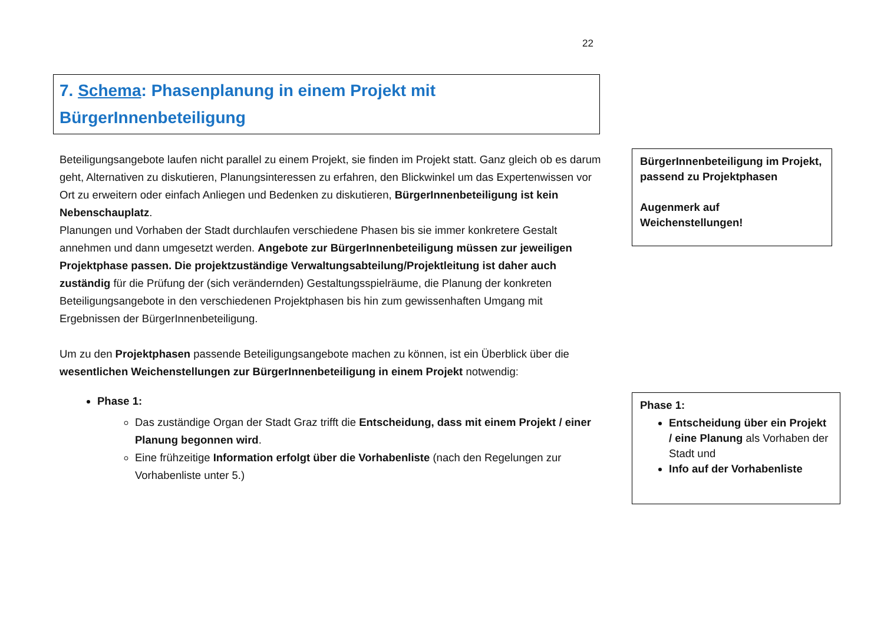22
7. Schema: Phasenplanung in einem Projekt mit BürgerInnenbeteiligung
Beteiligungsangebote laufen nicht parallel zu einem Projekt, sie finden im Projekt statt. Ganz gleich ob es darum geht, Alternativen zu diskutieren, Planungsinteressen zu erfahren, den Blickwinkel um das Expertenwissen vor Ort zu erweitern oder einfach Anliegen und Bedenken zu diskutieren, BürgerInnenbeteiligung ist kein Nebenschauplatz.
Planungen und Vorhaben der Stadt durchlaufen verschiedene Phasen bis sie immer konkretere Gestalt annehmen und dann umgesetzt werden. Angebote zur BürgerInnenbeteiligung müssen zur jeweiligen Projektphase passen. Die projektzuständige Verwaltungsabteilung/Projektleitung ist daher auch zuständig für die Prüfung der (sich verändernden) Gestaltungsspielräume, die Planung der konkreten Beteiligungsangebote in den verschiedenen Projektphasen bis hin zum gewissenhaften Umgang mit Ergebnissen der BürgerInnenbeteiligung.
Um zu den Projektphasen passende Beteiligungsangebote machen zu können, ist ein Überblick über die wesentlichen Weichenstellungen zur BürgerInnenbeteiligung in einem Projekt notwendig:
Phase 1:
Das zuständige Organ der Stadt Graz trifft die Entscheidung, dass mit einem Projekt / einer Planung begonnen wird.
Eine frühzeitige Information erfolgt über die Vorhabenliste (nach den Regelungen zur Vorhabenliste unter 5.)
BürgerInnenbeteiligung im Projekt, passend zu Projektphasen
Augenmerk auf Weichenstellungen!
Phase 1:
Entscheidung über ein Projekt / eine Planung als Vorhaben der Stadt und
Info auf der Vorhabenliste